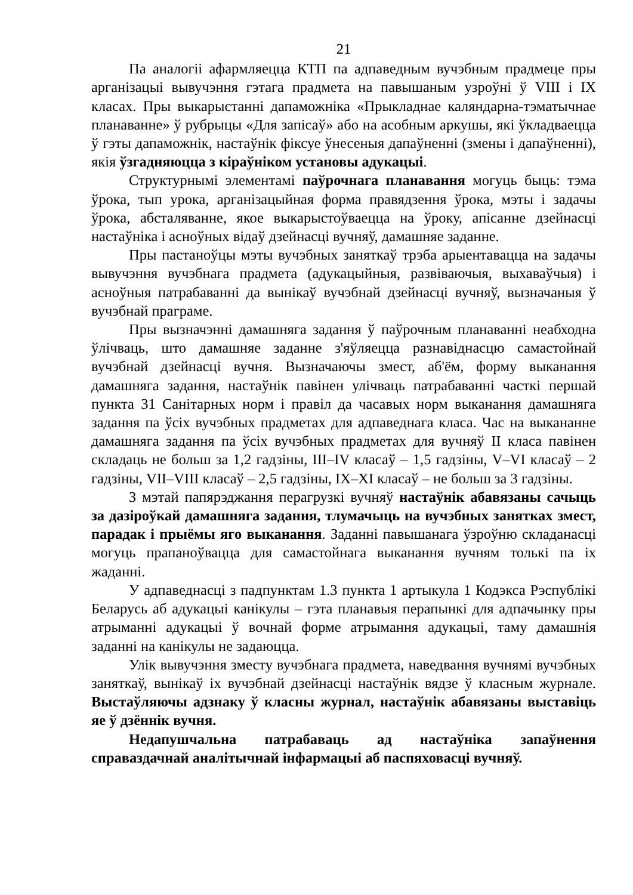21
Па аналогіі афармляецца КТП па адпаведным вучэбным прадмеце пры арганізацыі вывучэння гэтага прадмета на павышаным узроўні ў VIII і IX класах. Пры выкарыстанні дапаможніка «Прыкладнае каляндарна-тэматычнае планаванне» ў рубрыцы «Для запісаў» або на асобным аркушы, які ўкладваецца ў гэты дапаможнік, настаўнік фіксуе ўнесеныя дапаўненні (змены і дапаўненні), якія ўзгадняюцца з кіраўніком установы адукацыі.
Структурнымі элементамі паўрочнага планавання могуць быць: тэма ўрока, тып урока, арганізацыйная форма правядзення ўрока, мэты і задачы ўрока, абсталяванне, якое выкарыстоўваецца на ўроку, апісанне дзейнасці настаўніка і асноўных відаў дзейнасці вучняў, дамашняе заданне.
Пры пастаноўцы мэты вучэбных заняткаў трэба арыентавацца на задачы вывучэння вучэбнага прадмета (адукацыйныя, развіваючыя, выхаваўчыя) і асноўныя патрабаванні да вынікаў вучэбнай дзейнасці вучняў, вызначаныя ў вучэбнай праграме.
Пры вызначэнні дамашняга задання ў паўрочным планаванні неабходна ўлічваць, што дамашняе заданне з'яўляецца разнавіднасцю самастойнай вучэбнай дзейнасці вучня. Вызначаючы змест, аб'ём, форму выканання дамашняга задання, настаўнік павінен улічваць патрабаванні часткі першай пункта 31 Санітарных норм і правіл да часавых норм выканання дамашняга задання па ўсіх вучэбных прадметах для адпаведнага класа. Час на выкананне дамашняга задання па ўсіх вучэбных прадметах для вучняў II класа павінен складаць не больш за 1,2 гадзіны, III–IV класаў – 1,5 гадзіны, V–VI класаў – 2 гадзіны, VII–VIII класаў – 2,5 гадзіны, IX–XI класаў – не больш за 3 гадзіны.
З мэтай папярэджання перагрузкі вучняў настаўнік абавязаны сачыць за дазіроўкай дамашняга задання, тлумачыць на вучэбных занятках змест, парадак і прыёмы яго выканання. Заданні павышанага ўзроўню складанасці могуць прапаноўвацца для самастойнага выканання вучням толькі па іх жаданні.
У адпаведнасці з падпунктам 1.3 пункта 1 артыкула 1 Кодэкса Рэспублікі Беларусь аб адукацыі канікулы – гэта планавыя перапынкі для адпачынку пры атрыманні адукацыі ў вочнай форме атрымання адукацыі, таму дамашнія заданні на канікулы не задаюцца.
Улік вывучэння зместу вучэбнага прадмета, наведвання вучнямі вучэбных заняткаў, вынікаў іх вучэбнай дзейнасці настаўнік вядзе ў класным журнале. Выстаўляючы адзнаку ў класны журнал, настаўнік абавязаны выставіць яе ў дзённік вучня.
Недапушчальна патрабаваць ад настаўніка запаўнення справаздачнай аналітычнай інфармацыі аб паспяховасці вучняў.